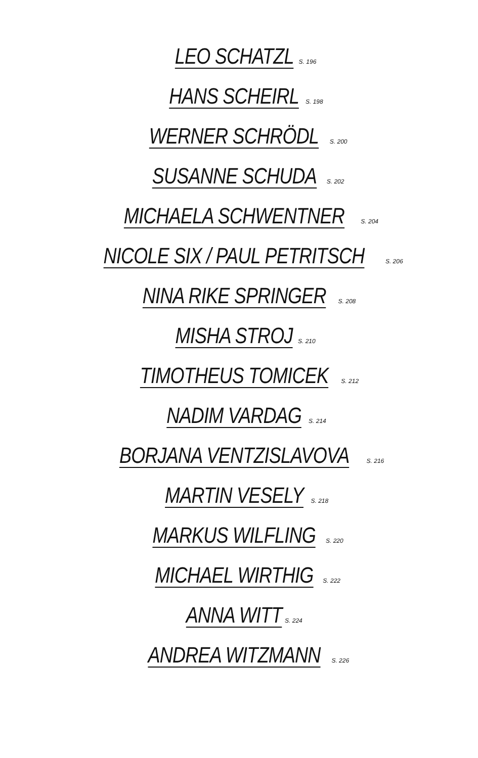LEO SCHATZL S. 196
HANS SCHEIRL S. 198
WERNER SCHRÖDL S. 200
SUSANNE SCHUDA S. 202
MICHAELA SCHWENTNER S. 204
NICOLE SIX / PAUL PETRITSCH S. 206
NINA RIKE SPRINGER S. 208
MISHA STROJ S. 210
TIMOTHEUS TOMICEK S. 212
NADIM VARDAG S. 214
BORJANA VENTZISLAVOVA S. 216
MARTIN VESELY S. 218
MARKUS WILFLING S. 220
MICHAEL WIRTHIG S. 222
ANNA WITT S. 224
ANDREA WITZMANN S. 226